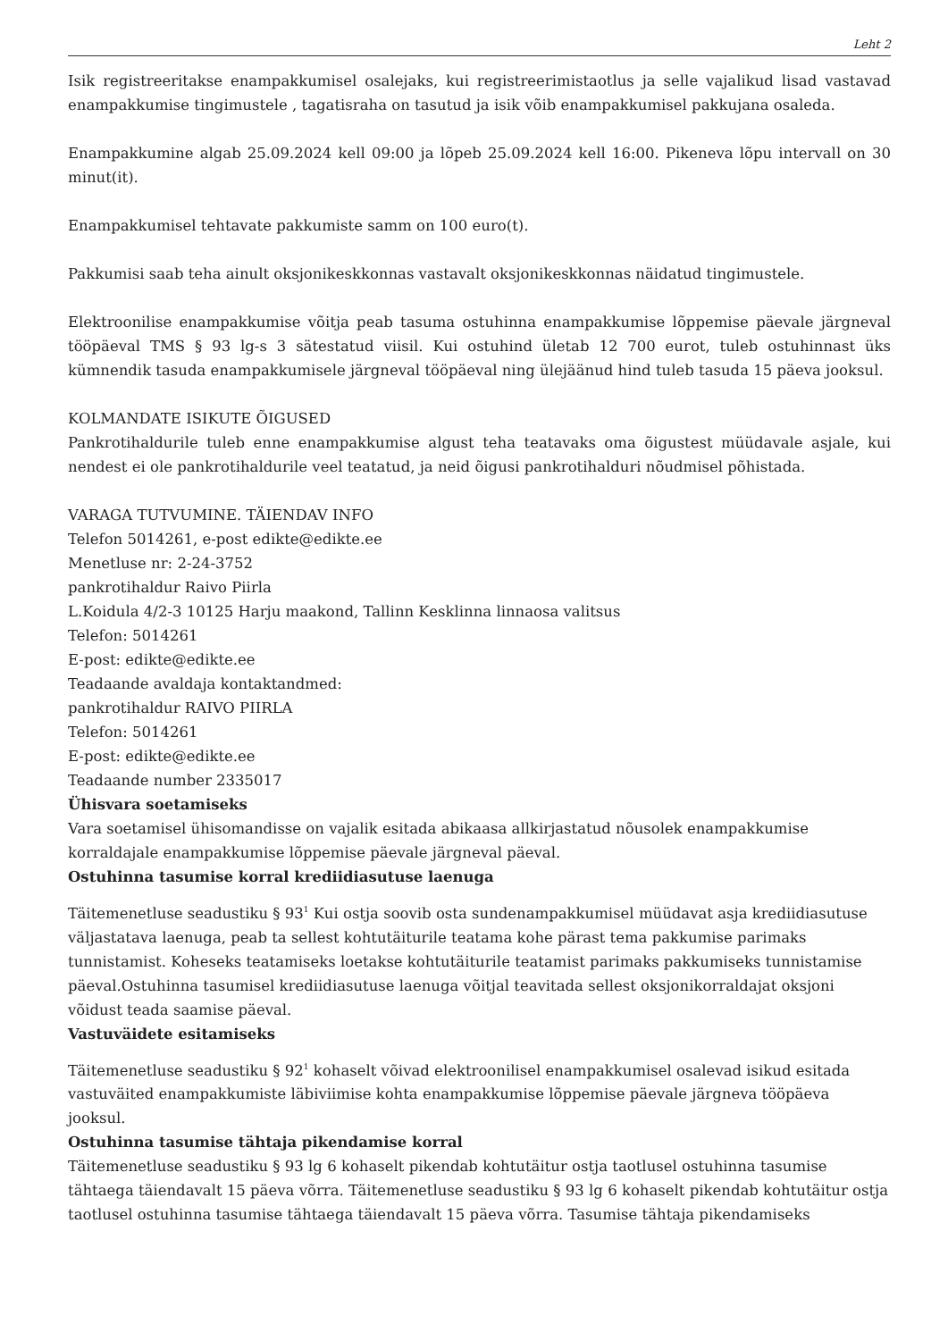Leht 2
Isik registreeritakse enampakkumisel osalejaks, kui registreerimistaotlus ja selle vajalikud lisad vastavad enampakkumise tingimustele , tagatisraha on tasutud ja isik võib enampakkumisel pakkujana osaleda.
Enampakkumine algab 25.09.2024 kell 09:00 ja lõpeb 25.09.2024 kell 16:00. Pikeneva lõpu intervall on 30 minut(it).
Enampakkumisel tehtavate pakkumiste samm on 100 euro(t).
Pakkumisi saab teha ainult oksjonikeskkonnas vastavalt oksjonikeskkonnas näidatud tingimustele.
Elektroonilise enampakkumise võitja peab tasuma ostuhinna enampakkumise lõppemise päevale järgneval tööpäeval TMS § 93 lg-s 3 sätestatud viisil. Kui ostuhind ületab 12 700 eurot, tuleb ostuhinnast üks kümnendik tasuda enampakkumisele järgneval tööpäeval ning ülejäänud hind tuleb tasuda 15 päeva jooksul.
KOLMANDATE ISIKUTE ÕIGUSED
Pankrotihaldurile tuleb enne enampakkumise algust teha teatavaks oma õigustest müüdavale asjale, kui nendest ei ole pankrotihaldurile veel teatatud, ja neid õigusi pankrotihalduri nõudmisel põhistada.
VARAGA TUTVUMINE. TÄIENDAV INFO
Telefon 5014261, e-post edikte@edikte.ee
Menetluse nr: 2-24-3752
pankrotihaldur Raivo Piirla
L.Koidula 4/2-3 10125 Harju maakond, Tallinn Kesklinna linnaosa valitsus
Telefon: 5014261
E-post: edikte@edikte.ee
Teadaande avaldaja kontaktandmed:
pankrotihaldur RAIVO PIIRLA
Telefon: 5014261
E-post: edikte@edikte.ee
Teadaande number 2335017
Ühisvara soetamiseks
Vara soetamisel ühisomandisse on vajalik esitada abikaasa allkirjastatud nõusolek enampakkumise korraldajale enampakkumise lõppemise päevale järgneval päeval.
Ostuhinna tasumise korral krediidiasutuse laenuga
Täitemenetluse seadustiku § 93<sup>1</sup> Kui ostja soovib osta sundenampakkumisel müüdavat asja krediidiasutuse väljastatava laenuga, peab ta sellest kohtutäiturile teatama kohe pärast tema pakkumise parimaks tunnistamist. Koheseks teatamiseks loetakse kohtutäiturile teatamist parimaks pakkumiseks tunnistamise päeval.Ostuhinna tasumisel krediidiasutuse laenuga võitjal teavitada sellest oksjonikorraldajat oksjoni võidust teada saamise päeval.
Vastuväidete esitamiseks
Täitemenetluse seadustiku § 92<sup>1</sup> kohaselt võivad elektroonilisel enampakkumisel osalevad isikud esitada vastuväited enampakkumiste läbiviimise kohta enampakkumise lõppemise päevale järgneva tööpäeva jooksul.
Ostuhinna tasumise tähtaja pikendamise korral
Täitemenetluse seadustiku § 93 lg 6 kohaselt pikendab kohtutäitur ostja taotlusel ostuhinna tasumise tähtaega täiendavalt 15 päeva võrra. Täitemenetluse seadustiku § 93 lg 6 kohaselt pikendab kohtutäitur ostja taotlusel ostuhinna tasumise tähtaega täiendavalt 15 päeva võrra. Tasumise tähtaja pikendamiseks